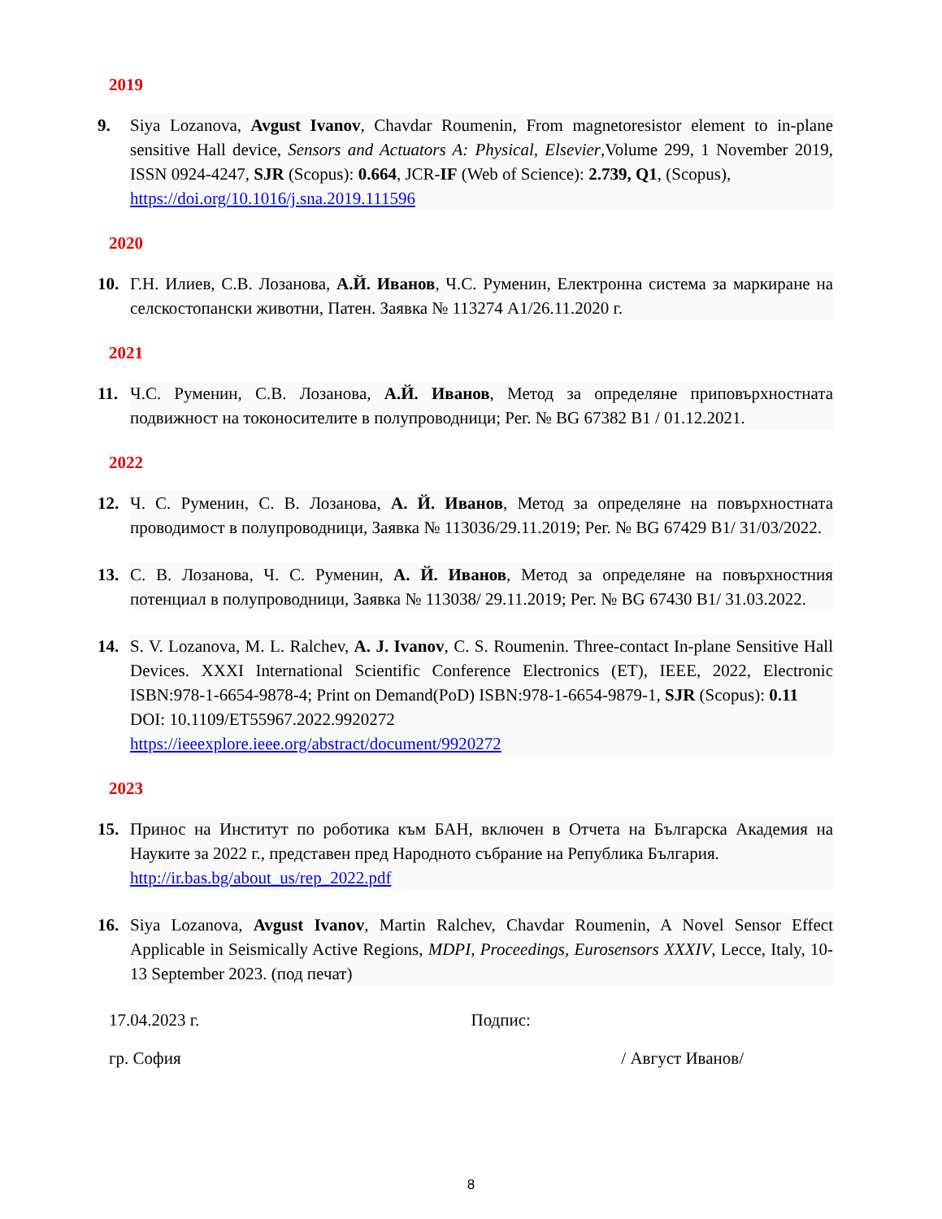2019
9. Siya Lozanova, Avgust Ivanov, Chavdar Roumenin, From magnetoresistor element to in-plane sensitive Hall device, Sensors and Actuators A: Physical, Elsevier,Volume 299, 1 November 2019, ISSN 0924-4247, SJR (Scopus): 0.664, JCR-IF (Web of Science): 2.739, Q1, (Scopus),
https://doi.org/10.1016/j.sna.2019.111596
2020
10. Г.Н. Илиев, С.В. Лозанова, А.Й. Иванов, Ч.С. Руменин, Електронна система за маркиране на селскостопански животни, Патен. Заявка № 113274 A1/26.11.2020 г.
2021
11. Ч.С. Руменин, С.В. Лозанова, А.Й. Иванов, Метод за определяне приповърхностната подвижност на токоносителите в полупроводници; Рег. № BG 67382 B1 / 01.12.2021.
2022
12. Ч. С. Руменин, С. В. Лозанова, А. Й. Иванов, Метод за определяне на повърхностната проводимост в полупроводници, Заявка № 113036/29.11.2019; Рег. № BG 67429 B1/ 31/03/2022.
13. С. В. Лозанова, Ч. С. Руменин, А. Й. Иванов, Метод за определяне на повърхностния потенциал в полупроводници, Заявка № 113038/ 29.11.2019; Рег. № BG 67430 B1/ 31.03.2022.
14. S. V. Lozanova, M. L. Ralchev, A. J. Ivanov, C. S. Roumenin. Three-contact In-plane Sensitive Hall Devices. XXXI International Scientific Conference Electronics (ET), IEEE, 2022, Electronic ISBN:978-1-6654-9878-4; Print on Demand(PoD) ISBN:978-1-6654-9879-1, SJR (Scopus): 0.11
DOI: 10.1109/ET55967.2022.9920272
https://ieeexplore.ieee.org/abstract/document/9920272
2023
15. Принос на Институт по роботика към БАН, включен в Отчета на Българска Академия на Науките за 2022 г., представен пред Народното събрание на Република България.
http://ir.bas.bg/about_us/rep_2022.pdf
16. Siya Lozanova, Avgust Ivanov, Martin Ralchev, Chavdar Roumenin, A Novel Sensor Effect Applicable in Seismically Active Regions, MDPI, Proceedings, Eurosensors XXXIV, Lecce, Italy, 10-13 September 2023. (под печат)
17.04.2023 г. Подпис:
гр. София / Август Иванов/
8